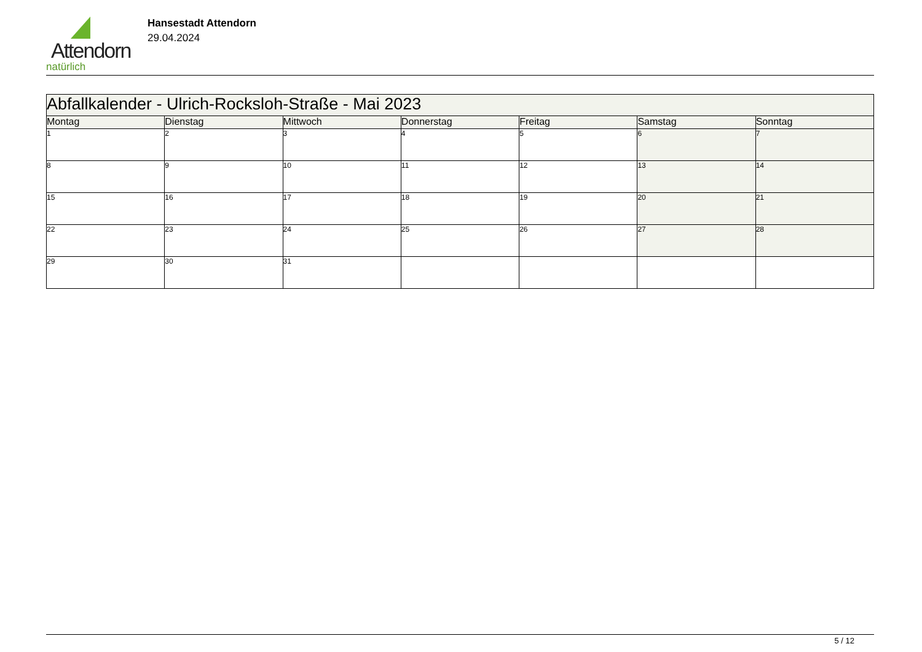Attendorn
natürlich
Hansestadt Attendorn
29.04.2024
| Abfallkalender - Ulrich-Rocksloh-Straße - Mai 2023 | | | | | | |
| --- | --- | --- | --- | --- | --- | --- |
| Montag | Dienstag | Mittwoch | Donnerstag | Freitag | Samstag | Sonntag |
| 1 | 2 | 3 | 4 | 5 | 6 | 7 |
| 8 | 9 | 10 | 11 | 12 | 13 | 14 |
| 15 | 16 | 17 | 18 | 19 | 20 | 21 |
| 22 | 23 | 24 | 25 | 26 | 27 | 28 |
| 29 | 30 | 31 | | | | |
5 / 12